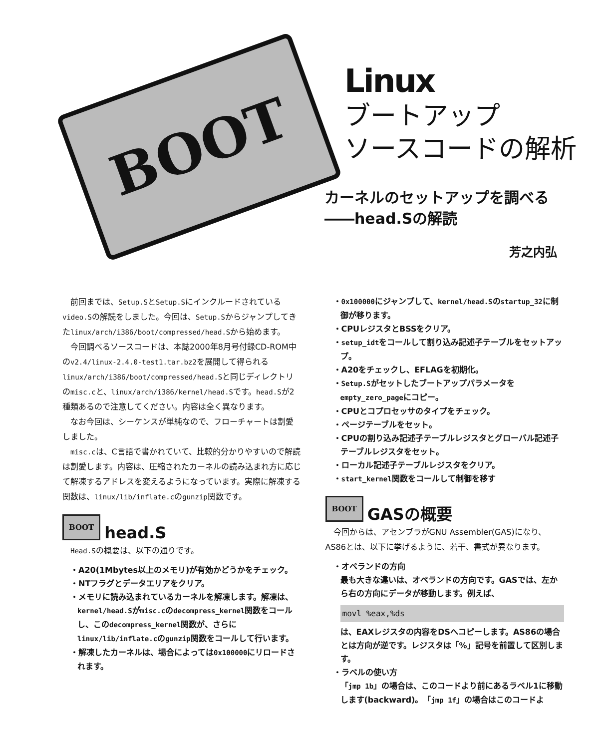BOOT
Linux
ブートアップ
ソースコードの解析
カーネルのセットアップを調べる
――head.Sの解読
芳之内弘
前回までは、Setup.SとSetup.Sにインクルードされているvideo.Sの解読をしました。今回は、Setup.Sからジャンプしてきたlinux/arch/i386/boot/compressed/head.Sから始めます。
今回調べるソースコードは、本誌2000年8月号付録CD-ROM中のv2.4/linux-2.4.0-test1.tar.bz2を展開して得られるlinux/arch/i386/boot/compressed/head.Sと同じディレクトリのmisc.cと、linux/arch/i386/kernel/head.Sです。head.Sが2種類あるので注意してください。内容は全く異なります。
なお今回は、シーケンスが単純なので、フローチャートは割愛しました。
misc.cは、C言語で書かれていて、比較的分かりやすいので解読は割愛します。内容は、圧縮されたカーネルの読み込まれ方に応じて解凍するアドレスを変えるようになっています。実際に解凍する関数は、linux/lib/inflate.cのgunzip関数です。
BOOT head.S
Head.Sの概要は、以下の通りです。
・A20(1Mbytes以上のメモリ)が有効かどうかをチェック。
・NTフラグとデータエリアをクリア。
・メモリに読み込まれているカーネルを解凍します。解凍は、kernel/head.Sがmisc.cのdecompress_kernel関数をコールし、このdecompress_kernel関数が、さらにlinux/lib/inflate.cのgunzip関数をコールして行います。
・解凍したカーネルは、場合によっては0x100000にリロードされます。
・0x100000にジャンプして、kernel/head.Sのstartup_32に制御が移ります。
・CPUレジスタとBSSをクリア。
・setup_idtをコールして割り込み記述子テーブルをセットアップ。
・A20をチェックし、EFLAGを初期化。
・Setup.Sがセットしたブートアップパラメータをempty_zero_pageにコピー。
・CPUとコプロセッサのタイプをチェック。
・ページテーブルをセット。
・CPUの割り込み記述子テーブルレジスタとグローバル記述子テーブルレジスタをセット。
・ローカル記述子テーブルレジスタをクリア。
・start_kernel関数をコールして制御を移す
BOOT GASの概要
今回からは、アセンブラがGNU Assembler(GAS)になり、AS86とは、以下に挙げるように、若干、書式が異なります。
・オペランドの方向
最も大きな違いは、オペランドの方向です。GASでは、左から右の方向にデータが移動します。例えば、
movl %eax,%ds
は、EAXレジスタの内容をDSへコピーします。AS86の場合とは方向が逆です。レジスタは「%」記号を前置して区別します。
・ラベルの使い方
「jmp 1b」の場合は、このコードより前にあるラベル1に移動します(backward)。「jmp 1f」の場合はこのコードよ